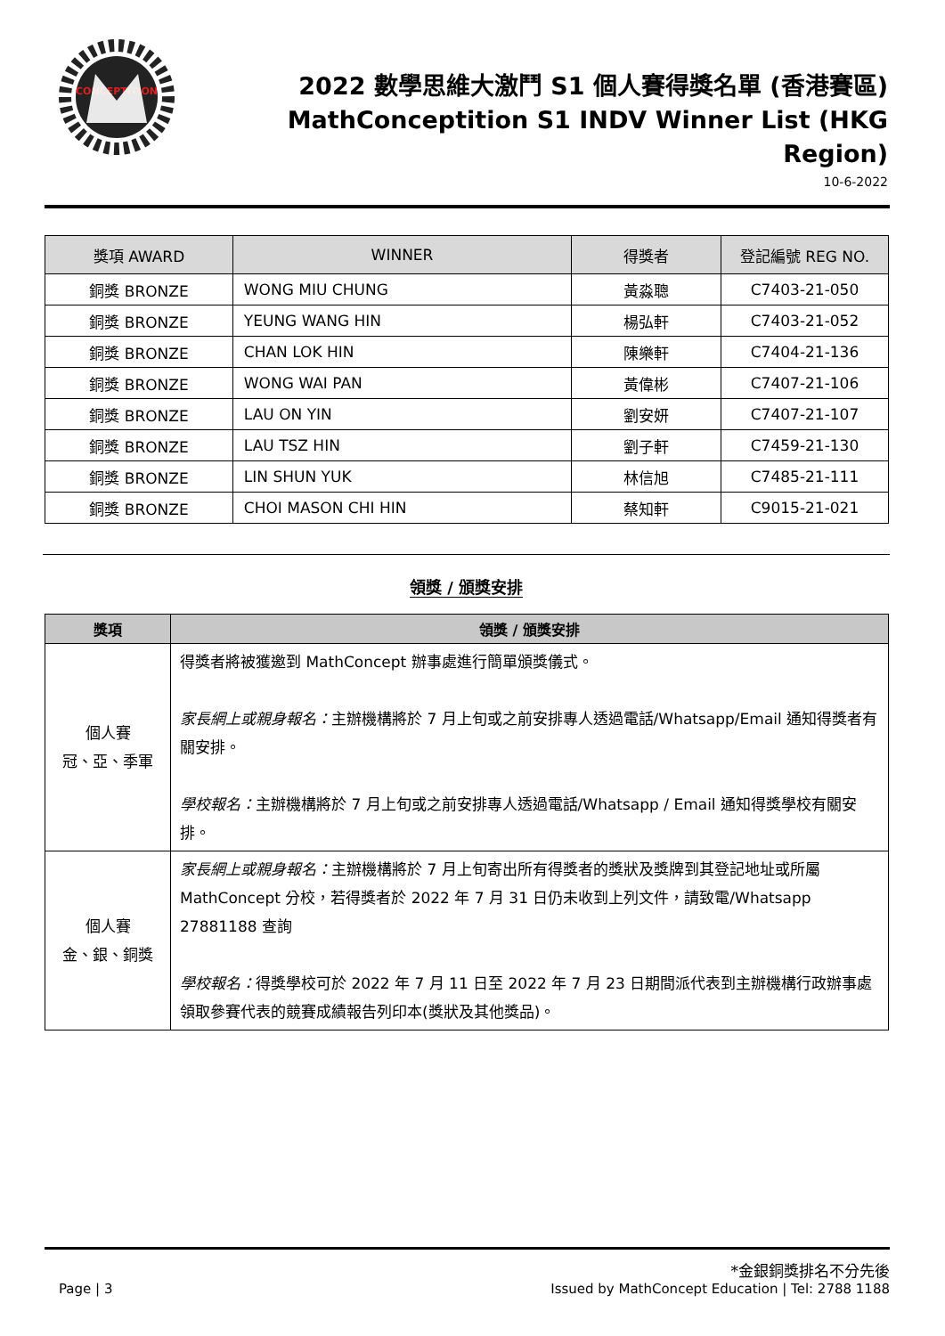CONCEPTITION
2022 數學思維大激鬥 S1 個人賽得獎名單 (香港賽區)
MathConceptition S1 INDV Winner List (HKG Region)
10-6-2022
| 獎項 AWARD | WINNER | 得獎者 | 登記編號 REG NO. |
| --- | --- | --- | --- |
| 銅獎 BRONZE | WONG MIU CHUNG | 黃淼聰 | C7403-21-050 |
| 銅獎 BRONZE | YEUNG WANG HIN | 楊弘軒 | C7403-21-052 |
| 銅獎 BRONZE | CHAN LOK HIN | 陳樂軒 | C7404-21-136 |
| 銅獎 BRONZE | WONG WAI PAN | 黃偉彬 | C7407-21-106 |
| 銅獎 BRONZE | LAU ON YIN | 劉安妍 | C7407-21-107 |
| 銅獎 BRONZE | LAU TSZ HIN | 劉子軒 | C7459-21-130 |
| 銅獎 BRONZE | LIN SHUN YUK | 林信旭 | C7485-21-111 |
| 銅獎 BRONZE | CHOI MASON CHI HIN | 蔡知軒 | C9015-21-021 |
領獎 / 頒獎安排
| 獎項 | 領獎 / 頒獎安排 |
| --- | --- |
| 個人賽 冠、亞、季軍 | 得獎者將被獲邀到 MathConcept 辦事處進行簡單頒獎儀式。 家長網上或親身報名： 主辦機構將於 7 月上旬或之前安排專人透過電話/Whatsapp/Email 通知得獎者有關安排。 學校報名： 主辦機構將於 7 月上旬或之前安排專人透過電話/Whatsapp / Email 通知得獎學校有關安排。 |
| 個人賽 金、銀、銅獎 | 家長網上或親身報名： 主辦機構將於 7 月上旬寄出所有得獎者的獎狀及獎牌到其登記地址或所屬 MathConcept 分校，若得獎者於 2022 年 7 月 31 日仍未收到上列文件，請致電/Whatsapp 27881188 查詢 學校報名： 得獎學校可於 2022 年 7 月 11 日至 2022 年 7 月 23 日期間派代表到主辦機構行政辦事處領取參賽代表的競賽成績報告列印本(獎狀及其他獎品)。 |
*金銀銅獎排名不分先後
Page | 3 Issued by MathConcept Education | Tel: 2788 1188